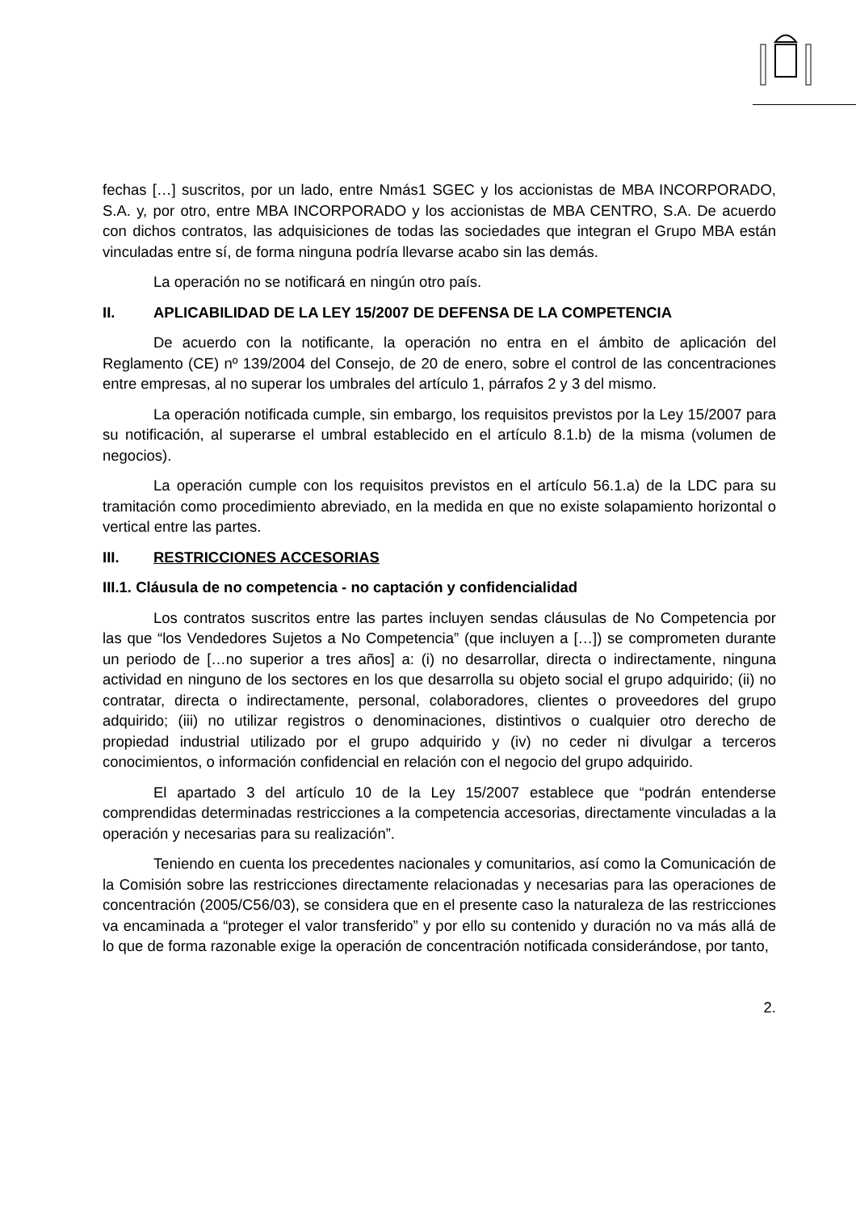fechas […] suscritos, por un lado, entre Nmás1 SGEC y los accionistas de MBA INCORPORADO, S.A. y, por otro, entre MBA INCORPORADO y los accionistas de MBA CENTRO, S.A. De acuerdo con dichos contratos, las adquisiciones de todas las sociedades que integran el Grupo MBA están vinculadas entre sí, de forma ninguna podría llevarse acabo sin las demás.
La operación no se notificará en ningún otro país.
II. APLICABILIDAD DE LA LEY 15/2007 DE DEFENSA DE LA COMPETENCIA
De acuerdo con la notificante, la operación no entra en el ámbito de aplicación del Reglamento (CE) nº 139/2004 del Consejo, de 20 de enero, sobre el control de las concentraciones entre empresas, al no superar los umbrales del artículo 1, párrafos 2 y 3 del mismo.
La operación notificada cumple, sin embargo, los requisitos previstos por la Ley 15/2007 para su notificación, al superarse el umbral establecido en el artículo 8.1.b) de la misma (volumen de negocios).
La operación cumple con los requisitos previstos en el artículo 56.1.a) de la LDC para su tramitación como procedimiento abreviado, en la medida en que no existe solapamiento horizontal o vertical entre las partes.
III. RESTRICCIONES ACCESORIAS
III.1. Cláusula de no competencia - no captación y confidencialidad
Los contratos suscritos entre las partes incluyen sendas cláusulas de No Competencia por las que “los Vendedores Sujetos a No Competencia” (que incluyen a […]) se comprometen durante un periodo de […no superior a tres años] a: (i) no desarrollar, directa o indirectamente, ninguna actividad en ninguno de los sectores en los que desarrolla su objeto social el grupo adquirido; (ii) no contratar, directa o indirectamente, personal, colaboradores, clientes o proveedores del grupo adquirido; (iii) no utilizar registros o denominaciones, distintivos o cualquier otro derecho de propiedad industrial utilizado por el grupo adquirido y (iv) no ceder ni divulgar a terceros conocimientos, o información confidencial en relación con el negocio del grupo adquirido.
El apartado 3 del artículo 10 de la Ley 15/2007 establece que “podrán entenderse comprendidas determinadas restricciones a la competencia accesorias, directamente vinculadas a la operación y necesarias para su realización”.
Teniendo en cuenta los precedentes nacionales y comunitarios, así como la Comunicación de la Comisión sobre las restricciones directamente relacionadas y necesarias para las operaciones de concentración (2005/C56/03), se considera que en el presente caso la naturaleza de las restricciones va encaminada a “proteger el valor transferido” y por ello su contenido y duración no va más allá de lo que de forma razonable exige la operación de concentración notificada considerándose, por tanto,
2.